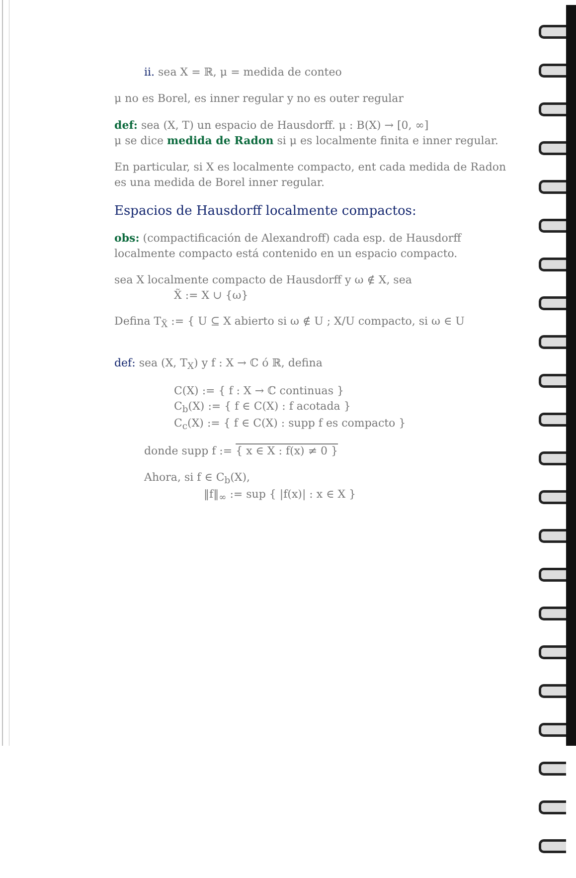ii. sea X = ℝ, μ = medida de conteo
μ no es Borel, es inner regular y no es outer regular
def: sea (X, T) un espacio de Hausdorff. μ : B(X) → [0, ∞]
μ se dice medida de Radon si μ es localmente finita e inner regular.
En particular, si X es localmente compacto, ent cada medida de Radon es una medida de Borel inner regular.
Espacios de Hausdorff localmente compactos:
obs: (compactificación de Alexandroff) cada esp. de Hausdorff localmente compacto está contenido en un espacio compacto.
sea X localmente compacto de Hausdorff y ω ∉ X, sea
X̃ := X ∪ {ω}
Defina T<sub>X̃</sub> := { U ⊆ X abierto si ω ∉ U ; X/U compacto, si ω ∈ U
def: sea (X, T<sub>X</sub>) y f : X → ℂ ó ℝ, defina
C(X) := { f : X → ℂ continuas }
C<sub>b</sub>(X) := { f ∈ C(X) : f acotada }
C<sub>c</sub>(X) := { f ∈ C(X) : supp f es compacto }
donde supp f := { x ∈ X : f(x) ≠ 0 }
Ahora, si f ∈ C<sub>b</sub>(X),
‖f‖<sub>∞</sub> := sup { |f(x)| : x ∈ X }